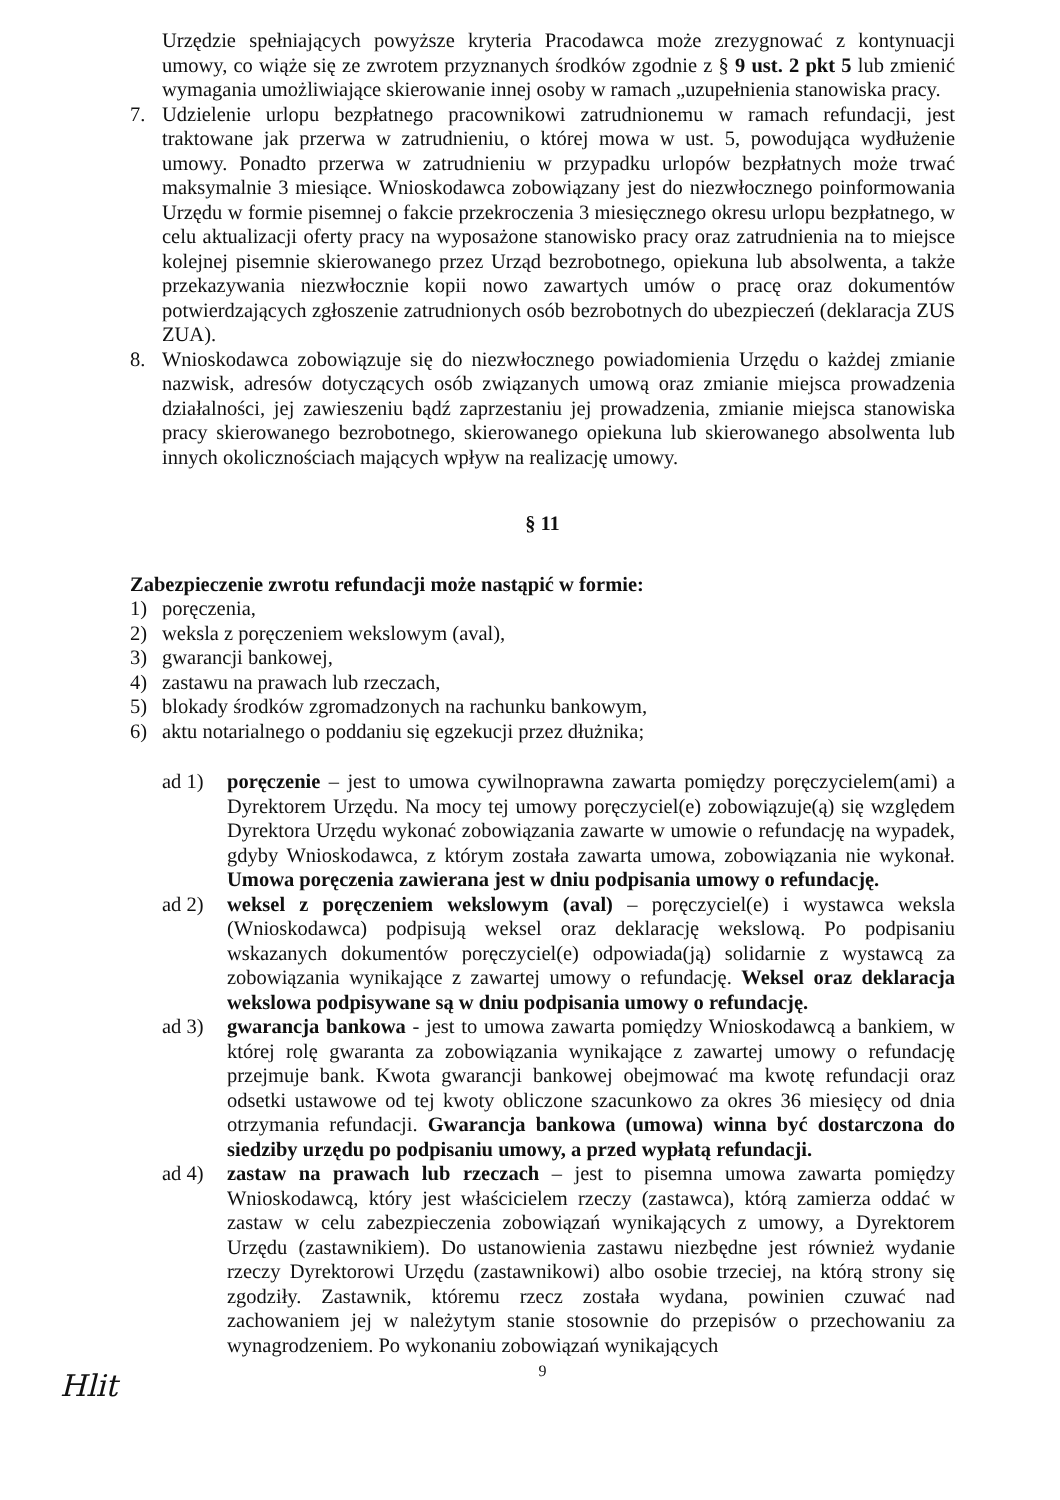Urzędzie spełniających powyższe kryteria Pracodawca może zrezygnować z kontynuacji umowy, co wiąże się ze zwrotem przyznanych środków zgodnie z § 9 ust. 2 pkt 5 lub zmienić wymagania umożliwiające skierowanie innej osoby w ramach „uzupełnienia stanowiska pracy.
7. Udzielenie urlopu bezpłatnego pracownikowi zatrudnionemu w ramach refundacji, jest traktowane jak przerwa w zatrudnieniu, o której mowa w ust. 5, powodująca wydłużenie umowy. Ponadto przerwa w zatrudnieniu w przypadku urlopów bezpłatnych może trwać maksymalnie 3 miesiące. Wnioskodawca zobowiązany jest do niezwłocznego poinformowania Urzędu w formie pisemnej o fakcie przekroczenia 3 miesięcznego okresu urlopu bezpłatnego, w celu aktualizacji oferty pracy na wyposażone stanowisko pracy oraz zatrudnienia na to miejsce kolejnej pisemnie skierowanego przez Urząd bezrobotnego, opiekuna lub absolwenta, a także przekazywania niezwłocznie kopii nowo zawartych umów o pracę oraz dokumentów potwierdzających zgłoszenie zatrudnionych osób bezrobotnych do ubezpieczeń (deklaracja ZUS ZUA).
8. Wnioskodawca zobowiązuje się do niezwłocznego powiadomienia Urzędu o każdej zmianie nazwisk, adresów dotyczących osób związanych umową oraz zmianie miejsca prowadzenia działalności, jej zawieszeniu bądź zaprzestaniu jej prowadzenia, zmianie miejsca stanowiska pracy skierowanego bezrobotnego, skierowanego opiekuna lub skierowanego absolwenta lub innych okolicznościach mających wpływ na realizację umowy.
§ 11
Zabezpieczenie zwrotu refundacji może nastąpić w formie:
1) poręczenia,
2) weksla z poręczeniem wekslowym (aval),
3) gwarancji bankowej,
4) zastawu na prawach lub rzeczach,
5) blokady środków zgromadzonych na rachunku bankowym,
6) aktu notarialnego o poddaniu się egzekucji przez dłużnika;
ad 1) poręczenie – jest to umowa cywilnoprawna zawarta pomiędzy poręczycielem(ami) a Dyrektorem Urzędu. Na mocy tej umowy poręczyciel(e) zobowiązuje(ą) się względem Dyrektora Urzędu wykonać zobowiązania zawarte w umowie o refundację na wypadek, gdyby Wnioskodawca, z którym została zawarta umowa, zobowiązania nie wykonał. Umowa poręczenia zawierana jest w dniu podpisania umowy o refundację.
ad 2) weksel z poręczeniem wekslowym (aval) – poręczyciel(e) i wystawca weksla (Wnioskodawca) podpisują weksel oraz deklarację wekslową. Po podpisaniu wskazanych dokumentów poręczyciel(e) odpowiada(ją) solidarnie z wystawcą za zobowiązania wynikające z zawartej umowy o refundację. Weksel oraz deklaracja wekslowa podpisywane są w dniu podpisania umowy o refundację.
ad 3) gwarancja bankowa - jest to umowa zawarta pomiędzy Wnioskodawcą a bankiem, w której rolę gwaranta za zobowiązania wynikające z zawartej umowy o refundację przejmuje bank. Kwota gwarancji bankowej obejmować ma kwotę refundacji oraz odsetki ustawowe od tej kwoty obliczone szacunkowo za okres 36 miesięcy od dnia otrzymania refundacji. Gwarancja bankowa (umowa) winna być dostarczona do siedziby urzędu po podpisaniu umowy, a przed wypłatą refundacji.
ad 4) zastaw na prawach lub rzeczach – jest to pisemna umowa zawarta pomiędzy Wnioskodawcą, który jest właścicielem rzeczy (zastawca), którą zamierza oddać w zastaw w celu zabezpieczenia zobowiązań wynikających z umowy, a Dyrektorem Urzędu (zastawnikiem). Do ustanowienia zastawu niezbędne jest również wydanie rzeczy Dyrektorowi Urzędu (zastawnikowi) albo osobie trzeciej, na którą strony się zgodziły. Zastawnik, któremu rzecz została wydana, powinien czuwać nad zachowaniem jej w należytym stanie stosownie do przepisów o przechowaniu za wynagrodzeniem. Po wykonaniu zobowiązań wynikających
9
Hlit